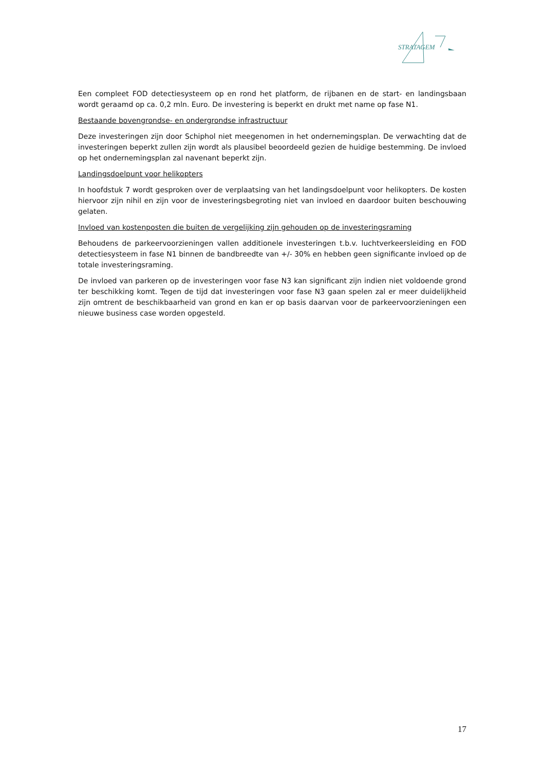STRATAGEM
Een compleet FOD detectiesysteem op en rond het platform, de rijbanen en de start- en landingsbaan wordt geraamd op ca. 0,2 mln. Euro. De investering is beperkt en drukt met name op fase N1.
Bestaande bovengrondse- en ondergrondse infrastructuur
Deze investeringen zijn door Schiphol niet meegenomen in het ondernemingsplan. De verwachting dat de investeringen beperkt zullen zijn wordt als plausibel beoordeeld gezien de huidige bestemming. De invloed op het ondernemingsplan zal navenant beperkt zijn.
Landingsdoelpunt voor helikopters
In hoofdstuk 7 wordt gesproken over de verplaatsing van het landingsdoelpunt voor helikopters. De kosten hiervoor zijn nihil en zijn voor de investeringsbegroting niet van invloed en daardoor buiten beschouwing gelaten.
Invloed van kostenposten die buiten de vergelijking zijn gehouden op de investeringsraming
Behoudens de parkeervoorzieningen vallen additionele investeringen t.b.v. luchtverkeersleiding en FOD detectiesysteem in fase N1 binnen de bandbreedte van +/- 30% en hebben geen significante invloed op de totale investeringsraming.
De invloed van parkeren op de investeringen voor fase N3 kan significant zijn indien niet voldoende grond ter beschikking komt. Tegen de tijd dat investeringen voor fase N3 gaan spelen zal er meer duidelijkheid zijn omtrent de beschikbaarheid van grond en kan er op basis daarvan voor de parkeervoorzieningen een nieuwe business case worden opgesteld.
17